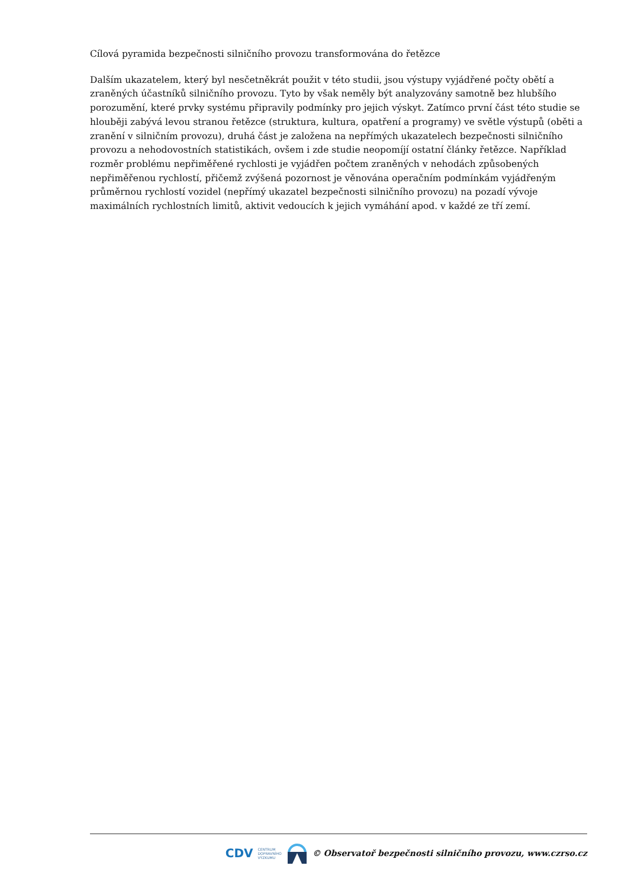Cílová pyramida bezpečnosti silničního provozu transformována do řetězce
Dalším ukazatelem, který byl nesčetněkrát použit v této studii, jsou výstupy vyjádřené počty obětí a zraněných účastníků silničního provozu. Tyto by však neměly být analyzovány samotně bez hlubšího porozumění, které prvky systému připravily podmínky pro jejich výskyt. Zatímco první část této studie se hlouběji zabývá levou stranou řetězce (struktura, kultura, opatření a programy) ve světle výstupů (oběti a zranění v silničním provozu), druhá část je založena na nepřímých ukazatelech bezpečnosti silničního provozu a nehodovostních statistikách, ovšem i zde studie neopomíjí ostatní články řetězce. Například rozměr problému nepřiměřené rychlosti je vyjádřen počtem zraněných v nehodách způsobených nepřiměřenou rychlostí, přičemž zvýšená pozornost je věnována operačním podmínkám vyjádřeným průměrnou rychlostí vozidel (nepřímý ukazatel bezpečnosti silničního provozu) na pozadí vývoje maximálních rychlostních limitů, aktivit vedoucích k jejich vymáhání apod. v každé ze tří zemí.
CDV CENTRUM
DOPRAVNÍHO
VÝZKUMU © Observatoř bezpečnosti silničního provozu, www.czrso.cz